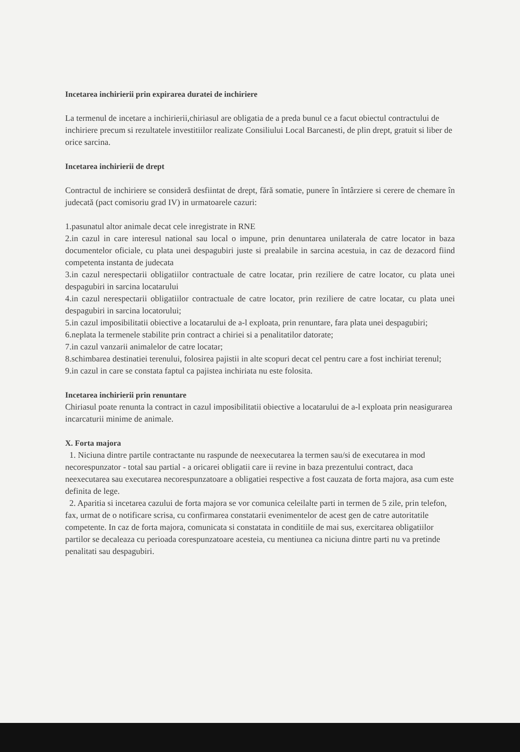Incetarea inchirierii prin expirarea duratei de inchiriere
La termenul de incetare a inchirierii,chiriasul are obligatia de a preda bunul ce a facut obiectul contractului de inchiriere precum si rezultatele investitiilor realizate Consiliului Local Barcanesti, de plin drept, gratuit si liber de orice sarcina.
Incetarea inchirierii de drept
Contractul de inchiriere se consideră desfiintat de drept, fără somatie, punere în întârziere si cerere de chemare în judecată (pact comisoriu grad IV) in urmatoarele cazuri:
1.pasunatul altor animale decat cele inregistrate in RNE
2.in cazul in care interesul national sau local o impune, prin denuntarea unilaterala de catre locator in baza documentelor oficiale, cu plata unei despagubiri juste si prealabile in sarcina acestuia, in caz de dezacord fiind competenta instanta de judecata
3.in cazul nerespectarii obligatiilor contractuale de catre locatar, prin reziliere de catre locator, cu plata unei despagubiri in sarcina locatarului
4.in cazul nerespectarii obligatiilor contractuale de catre locator, prin reziliere de catre locatar, cu plata unei despagubiri in sarcina locatorului;
5.in cazul imposibilitatii obiective a locatarului de a-l exploata, prin renuntare, fara plata unei despagubiri;
6.neplata la termenele stabilite prin contract a chiriei si a penalitatilor datorate;
7.in cazul vanzarii animalelor de catre locatar;
8.schimbarea destinatiei terenului, folosirea pajistii in alte scopuri decat cel pentru care a fost inchiriat terenul;
9.in cazul in care se constata faptul ca pajistea inchiriata nu este folosita.
Incetarea inchirierii prin renuntare
Chiriasul poate renunta la contract in cazul imposibilitatii obiective a locatarului de a-l exploata prin neasigurarea incarcaturii minime de animale.
X. Forta majora
1. Niciuna dintre partile contractante nu raspunde de neexecutarea la termen sau/si de executarea in mod necorespunzator - total sau partial - a oricarei obligatii care ii revine in baza prezentului contract, daca neexecutarea sau executarea necorespunzatoare a obligatiei respective a fost cauzata de forta majora, asa cum este definita de lege.
2. Aparitia si incetarea cazului de forta majora se vor comunica celeilalte parti in termen de 5 zile, prin telefon, fax, urmat de o notificare scrisa, cu confirmarea constatarii evenimentelor de acest gen de catre autoritatile competente. In caz de forta majora, comunicata si constatata in conditiile de mai sus, exercitarea obligatiilor partilor se decaleaza cu perioada corespunzatoare acesteia, cu mentiunea ca niciuna dintre parti nu va pretinde penalitati sau despagubiri.